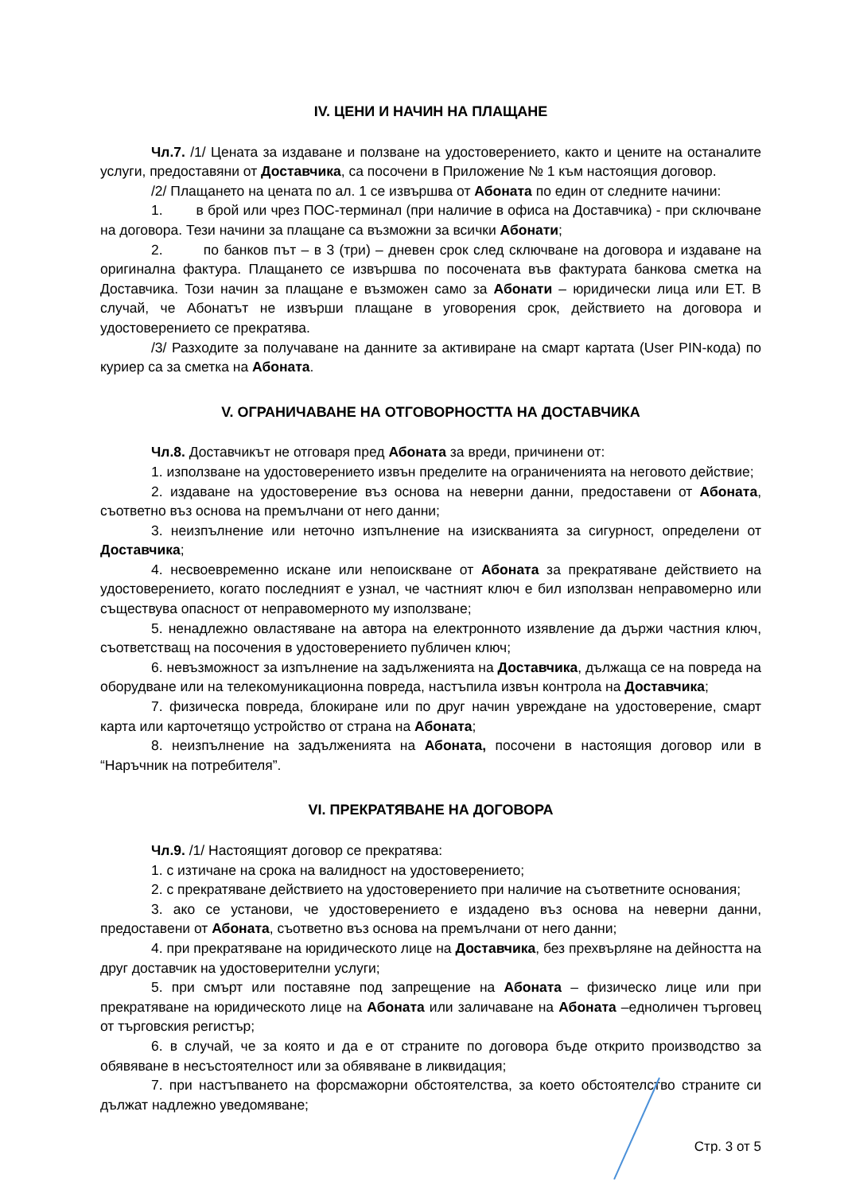IV. ЦЕНИ И НАЧИН НА ПЛАЩАНЕ
Чл.7. /1/ Цената за издаване и ползване на удостоверението, както и цените на останалите услуги, предоставяни от Доставчика, са посочени в Приложение № 1 към настоящия договор.
/2/ Плащането на цената по ал. 1 се извършва от Абоната по един от следните начини:
1. в брой или чрез ПОС-терминал (при наличие в офиса на Доставчика) - при сключване на договора. Тези начини за плащане са възможни за всички Абонати;
2. по банков път – в 3 (три) – дневен срок след сключване на договора и издаване на оригинална фактура. Плащането се извършва по посочената във фактурата банкова сметка на Доставчика. Този начин за плащане е възможен само за Абонати – юридически лица или ЕТ. В случай, че Абонатът не извърши плащане в уговорения срок, действието на договора и удостоверението се прекратява.
/3/ Разходите за получаване на данните за активиране на смарт картата (User PIN-кода) по куриер са за сметка на Абоната.
V. ОГРАНИЧАВАНЕ НА ОТГОВОРНОСТТА НА ДОСТАВЧИКА
Чл.8. Доставчикът не отговаря пред Абоната за вреди, причинени от:
1. използване на удостоверението извън пределите на ограниченията на неговото действие;
2. издаване на удостоверение въз основа на неверни данни, предоставени от Абоната, съответно въз основа на премълчани от него данни;
3. неизпълнение или неточно изпълнение на изискванията за сигурност, определени от Доставчика;
4. несвоевременно искане или непоискване от Абоната за прекратяване действието на удостоверението, когато последният е узнал, че частният ключ е бил използван неправомерно или съществува опасност от неправомерното му използване;
5. ненадлежно овластяване на автора на електронното изявление да държи частния ключ, съответстващ на посочения в удостоверението публичен ключ;
6. невъзможност за изпълнение на задълженията на Доставчика, дължаща се на повреда на оборудване или на телекомуникационна повреда, настъпила извън контрола на Доставчика;
7. физическа повреда, блокиране или по друг начин увреждане на удостоверение, смарт карта или карточетящо устройство от страна на Абоната;
8. неизпълнение на задълженията на Абоната, посочени в настоящия договор или в “Наръчник на потребителя”.
VI. ПРЕКРАТЯВАНЕ НА ДОГОВОРА
Чл.9. /1/ Настоящият договор се прекратява:
1. с изтичане на срока на валидност на удостоверението;
2. с прекратяване действието на удостоверението при наличие на съответните основания;
3. ако се установи, че удостоверението е издадено въз основа на неверни данни, предоставени от Абоната, съответно въз основа на премълчани от него данни;
4. при прекратяване на юридическото лице на Доставчика, без прехвърляне на дейността на друг доставчик на удостоверителни услуги;
5. при смърт или поставяне под запрещение на Абоната – физическо лице или при прекратяване на юридическото лице на Абоната или заличаване на Абоната –едноличен търговец от търговския регистър;
6. в случай, че за която и да е от страните по договора бъде открито производство за обявяване в несъстоятелност или за обявяване в ликвидация;
7. при настъпването на форсмажорни обстоятелства, за което обстоятелство страните си дължат надлежно уведомяване;
Стр. 3 от 5